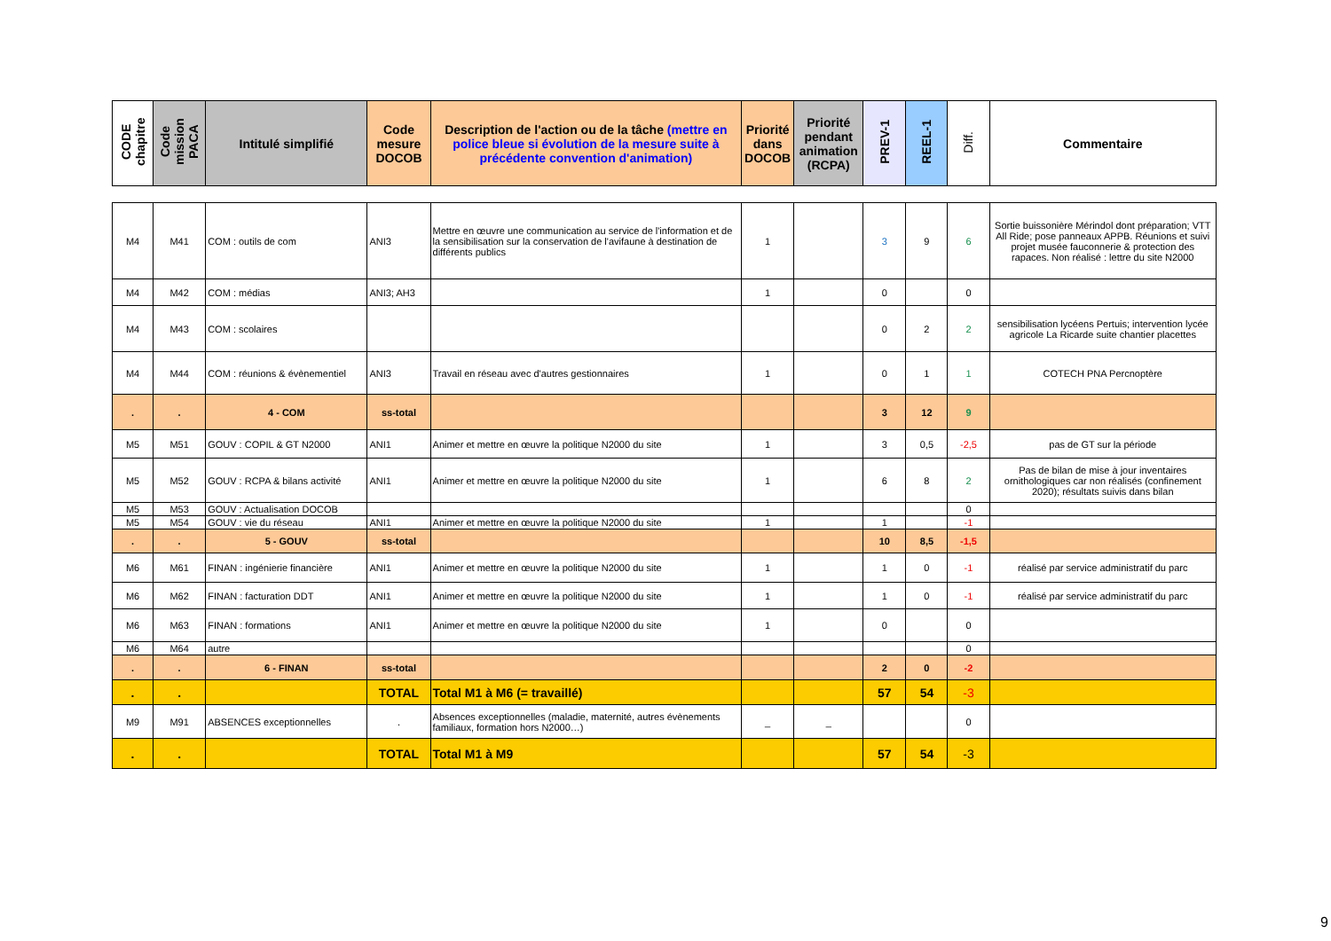| CODE chapitre | Code mission PACA | Intitulé simplifié | Code mesure DOCOB | Description de l'action ou de la tâche (mettre en police bleue si évolution de la mesure suite à précédente convention d'animation) | Priorité dans DOCOB | Priorité pendant animation (RCPA) | PREV-1 | REEL-1 | Diff. | Commentaire |
| --- | --- | --- | --- | --- | --- | --- | --- | --- | --- | --- |
| M4 | M41 | COM : outils de com | ANI3 | Mettre en œuvre une communication au service de l'information et de la sensibilisation sur la conservation de l'avifaune à destination de différents publics | 1 | | 3 | 9 | 6 | Sortie buissonière Mérindol dont préparation; VTT All Ride; pose panneaux APPB. Réunions et suivi projet musée fauconnerie & protection des rapaces. Non réalisé : lettre du site N2000 |
| M4 | M42 | COM : médias | ANI3; AH3 | | 1 | | 0 | | 0 | |
| M4 | M43 | COM : scolaires | | | | | 0 | 2 | 2 | sensibilisation lycéens Pertuis; intervention lycée agricole La Ricarde suite chantier placettes |
| M4 | M44 | COM : réunions & évènementiel | ANI3 | Travail en réseau avec d'autres gestionnaires | 1 | | 0 | 1 | 1 | COTECH PNA Percnoptère |
| . | . | 4 - COM | ss-total | | | | 3 | 12 | 9 | |
| M5 | M51 | GOUV : COPIL & GT N2000 | ANI1 | Animer et mettre en œuvre la politique N2000 du site | 1 | | 3 | 0,5 | -2,5 | pas de GT sur la période |
| M5 | M52 | GOUV : RCPA & bilans activité | ANI1 | Animer et mettre en œuvre la politique N2000 du site | 1 | | 6 | 8 | 2 | Pas de bilan de mise à jour inventaires ornithologiques car non réalisés (confinement 2020); résultats suivis dans bilan |
| M5 | M53 | GOUV : Actualisation DOCOB | | | | | | | 0 | |
| M5 | M54 | GOUV : vie du réseau | ANI1 | Animer et mettre en œuvre la politique N2000 du site | 1 | | 1 | | -1 | |
| . | . | 5 - GOUV | ss-total | | | | 10 | 8,5 | -1,5 | |
| M6 | M61 | FINAN : ingénierie financière | ANI1 | Animer et mettre en œuvre la politique N2000 du site | 1 | | 1 | 0 | -1 | réalisé par service administratif du parc |
| M6 | M62 | FINAN : facturation DDT | ANI1 | Animer et mettre en œuvre la politique N2000 du site | 1 | | 1 | 0 | -1 | réalisé par service administratif du parc |
| M6 | M63 | FINAN : formations | ANI1 | Animer et mettre en œuvre la politique N2000 du site | 1 | | 0 | | 0 | |
| M6 | M64 | autre | | | | | | | 0 | |
| . | . | 6 - FINAN | ss-total | | | | 2 | 0 | -2 | |
| . | . | | TOTAL | Total M1 à M6 (= travaillé) | | | 57 | 54 | -3 | |
| M9 | M91 | ABSENCES exceptionnelles | . | Absences exceptionnelles (maladie, maternité, autres évènements familiaux, formation hors N2000…) | _ | _ | | | 0 | |
| . | . | | TOTAL | Total M1 à M9 | | | 57 | 54 | -3 | |
9